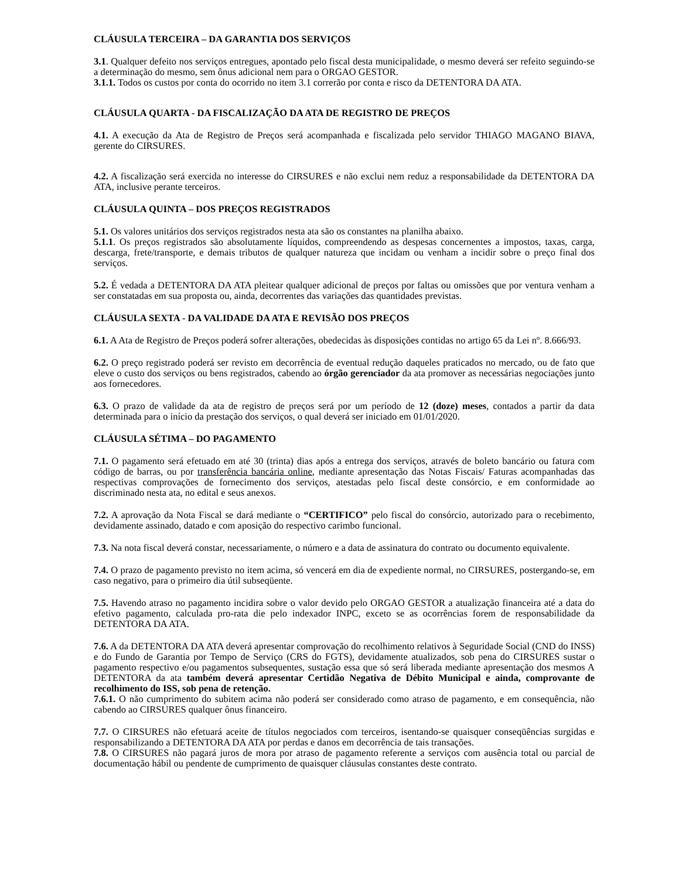CLÁUSULA TERCEIRA – DA GARANTIA DOS SERVIÇOS
3.1. Qualquer defeito nos serviços entregues, apontado pelo fiscal desta municipalidade, o mesmo deverá ser refeito seguindo-se a determinação do mesmo, sem ônus adicional nem para o ORGAO GESTOR.
3.1.1. Todos os custos por conta do ocorrido no item 3.1 correrão por conta e risco da DETENTORA DA ATA.
CLÁUSULA QUARTA - DA FISCALIZAÇÃO DA ATA DE REGISTRO DE PREÇOS
4.1. A execução da Ata de Registro de Preços será acompanhada e fiscalizada pelo servidor THIAGO MAGANO BIAVA, gerente do CIRSURES.
4.2. A fiscalização será exercida no interesse do CIRSURES e não exclui nem reduz a responsabilidade da DETENTORA DA ATA, inclusive perante terceiros.
CLÁUSULA QUINTA – DOS PREÇOS REGISTRADOS
5.1. Os valores unitários dos serviços registrados nesta ata são os constantes na planilha abaixo.
5.1.1. Os preços registrados são absolutamente líquidos, compreendendo as despesas concernentes a impostos, taxas, carga, descarga, frete/transporte, e demais tributos de qualquer natureza que incidam ou venham a incidir sobre o preço final dos serviços.
5.2. É vedada a DETENTORA DA ATA pleitear qualquer adicional de preços por faltas ou omissões que por ventura venham a ser constatadas em sua proposta ou, ainda, decorrentes das variações das quantidades previstas.
CLÁUSULA SEXTA - DA VALIDADE DA ATA E REVISÃO DOS PREÇOS
6.1. A Ata de Registro de Preços poderá sofrer alterações, obedecidas às disposições contidas no artigo 65 da Lei nº. 8.666/93.
6.2. O preço registrado poderá ser revisto em decorrência de eventual redução daqueles praticados no mercado, ou de fato que eleve o custo dos serviços ou bens registrados, cabendo ao órgão gerenciador da ata promover as necessárias negociações junto aos fornecedores.
6.3. O prazo de validade da ata de registro de preços será por um período de 12 (doze) meses, contados a partir da data determinada para o início da prestação dos serviços, o qual deverá ser iniciado em 01/01/2020.
CLÁUSULA SÉTIMA – DO PAGAMENTO
7.1. O pagamento será efetuado em até 30 (trinta) dias após a entrega dos serviços, através de boleto bancário ou fatura com código de barras, ou por transferência bancária online, mediante apresentação das Notas Fiscais/ Faturas acompanhadas das respectivas comprovações de fornecimento dos serviços, atestadas pelo fiscal deste consórcio, e em conformidade ao discriminado nesta ata, no edital e seus anexos.
7.2. A aprovação da Nota Fiscal se dará mediante o “CERTIFICO” pelo fiscal do consórcio, autorizado para o recebimento, devidamente assinado, datado e com aposição do respectivo carimbo funcional.
7.3. Na nota fiscal deverá constar, necessariamente, o número e a data de assinatura do contrato ou documento equivalente.
7.4. O prazo de pagamento previsto no item acima, só vencerá em dia de expediente normal, no CIRSURES, postergando-se, em caso negativo, para o primeiro dia útil subseqüente.
7.5. Havendo atraso no pagamento incidira sobre o valor devido pelo ORGAO GESTOR a atualização financeira até a data do efetivo pagamento, calculada pro-rata die pelo indexador INPC, exceto se as ocorrências forem de responsabilidade da DETENTORA DA ATA.
7.6. A da DETENTORA DA ATA deverá apresentar comprovação do recolhimento relativos à Seguridade Social (CND do INSS) e do Fundo de Garantia por Tempo de Serviço (CRS do FGTS), devidamente atualizados, sob pena do CIRSURES sustar o pagamento respectivo e/ou pagamentos subsequentes, sustação essa que só será liberada mediante apresentação dos mesmos A DETENTORA da ata também deverá apresentar Certidão Negativa de Débito Municipal e ainda, comprovante de recolhimento do ISS, sob pena de retenção.
7.6.1. O não cumprimento do subitem acima não poderá ser considerado como atraso de pagamento, e em consequência, não cabendo ao CIRSURES qualquer ônus financeiro.
7.7. O CIRSURES não efetuará aceite de títulos negociados com terceiros, isentando-se quaisquer conseqüências surgidas e responsabilizando a DETENTORA DA ATA por perdas e danos em decorrência de tais transações.
7.8. O CIRSURES não pagará juros de mora por atraso de pagamento referente a serviços com ausência total ou parcial de documentação hábil ou pendente de cumprimento de quaisquer cláusulas constantes deste contrato.